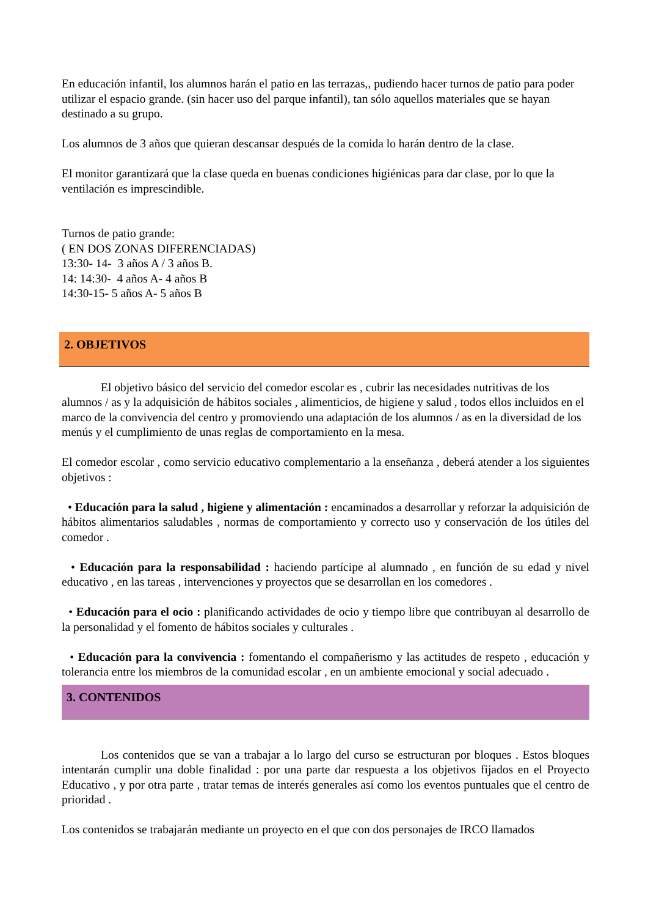En educación infantil, los alumnos harán el patio en las terrazas,, pudiendo hacer turnos de patio para poder utilizar el espacio grande. (sin hacer uso del parque infantil), tan sólo aquellos materiales que se hayan destinado a su grupo.
Los alumnos de 3 años que quieran descansar después de la comida lo harán dentro de la clase.
El monitor garantizará que la clase queda en buenas condiciones higiénicas para dar clase, por lo que la ventilación es imprescindible.
Turnos de patio grande:
( EN DOS ZONAS DIFERENCIADAS)
13:30- 14- 3 años A / 3 años B.
14: 14:30- 4 años A- 4 años B
14:30-15- 5 años A- 5 años B
2. OBJETIVOS
El objetivo básico del servicio del comedor escolar es , cubrir las necesidades nutritivas de los alumnos / as y la adquisición de hábitos sociales , alimenticios, de higiene y salud , todos ellos incluidos en el marco de la convivencia del centro y promoviendo una adaptación de los alumnos / as en la diversidad de los menús y el cumplimiento de unas reglas de comportamiento en la mesa.
El comedor escolar , como servicio educativo complementario a la enseñanza , deberá atender a los siguientes objetivos :
• Educación para la salud , higiene y alimentación : encaminados a desarrollar y reforzar la adquisición de hábitos alimentarios saludables , normas de comportamiento y correcto uso y conservación de los útiles del comedor .
• Educación para la responsabilidad : haciendo partícipe al alumnado , en función de su edad y nivel educativo , en las tareas , intervenciones y proyectos que se desarrollan en los comedores .
• Educación para el ocio : planificando actividades de ocio y tiempo libre que contribuyan al desarrollo de la personalidad y el fomento de hábitos sociales y culturales .
• Educación para la convivencia : fomentando el compañerismo y las actitudes de respeto , educación y tolerancia entre los miembros de la comunidad escolar , en un ambiente emocional y social adecuado .
3. CONTENIDOS
Los contenidos que se van a trabajar a lo largo del curso se estructuran por bloques . Estos bloques intentarán cumplir una doble finalidad : por una parte dar respuesta a los objetivos fijados en el Proyecto Educativo , y por otra parte , tratar temas de interés generales así como los eventos puntuales que el centro de prioridad .
Los contenidos se trabajarán mediante un proyecto en el que con dos personajes de IRCO llamados